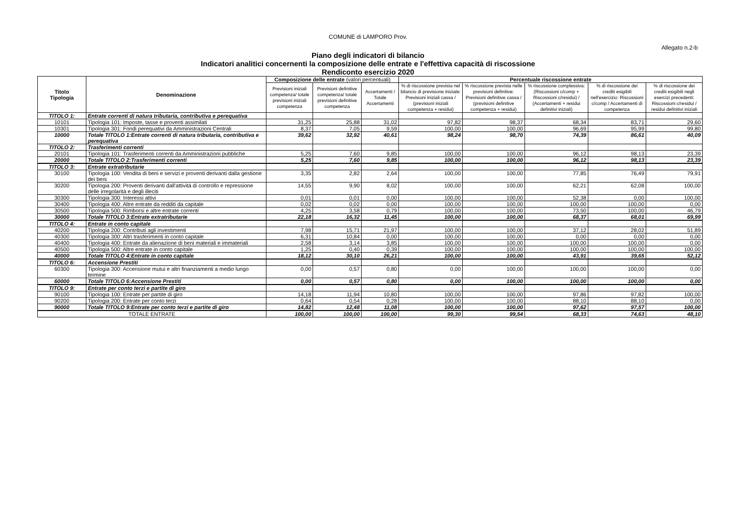COMUNE di LAMPORO Prov.
Allegato n.2-b
Piano degli indicatori di bilancio
Indicatori analitici concernenti la composizione delle entrate e l'effettiva capacità di riscossione
Rendiconto esercizio 2020
| Titolo Tipologia | Denominazione | Composizione delle entrate (valori percentuali) | | | Percentuale riscossione entrate | | | | |
| --- | --- | --- | --- | --- | --- | --- | --- | --- | --- |
| | | Previsioni iniziali competenza/ totale previsioni iniziali competenza | Previsioni definitive competenza/ totale previsioni definitive competenza | Accertamenti / Totale Accertamenti | % di riscossione prevista nel bilancio di previsione iniziale: Previsioni iniziali cassa / (previsioni iniziali competenza + residui) | % riscossione prevista nelle previsioni definitive: Previsioni definitive cassa / (previsioni definitive competenza + residui) | % riscossione complessiva: (Riscossioni c/comp + Riscossioni c/residui) / (Accertamenti + residui definitivi iniziali) | % di riscossione dei crediti esigibili nell'esercizio: Riscossioni c/comp / Accertamenti di competenza | % di riscossione dei crediti esigibili negli esercizi precedenti: Riscossioni c/residui / residui definitivi iniziali |
| TITOLO 1: | Entrate correnti di natura tributaria, contributiva e perequativa | | | | | | | | |
| 10101 | Tipologia 101: Imposte, tasse e proventi assimilati | 31,25 | 25,88 | 31,02 | 97,82 | 98,37 | 68,34 | 83,71 | 29,60 |
| 10301 | Tipologia 301: Fondi perequativi da Amministrazioni Centrali | 8,37 | 7,05 | 9,59 | 100,00 | 100,00 | 96,69 | 95,99 | 99,80 |
| 10000 | Totale TITOLO 1:Entrate correnti di natura tributaria, contributiva e perequativa | 39,62 | 32,92 | 40,61 | 98,24 | 98,70 | 74,39 | 86,61 | 40,09 |
| TITOLO 2: | Trasferimenti correnti | | | | | | | | |
| 20101 | Tipologia 101: Trasferimenti correnti da Amministrazioni pubbliche | 5,25 | 7,60 | 9,85 | 100,00 | 100,00 | 96,12 | 98,13 | 23,39 |
| 20000 | Totale TITOLO 2:Trasferimenti correnti | 5,25 | 7,60 | 9,85 | 100,00 | 100,00 | 96,12 | 98,13 | 23,39 |
| TITOLO 3: | Entrate extratributarie | | | | | | | | |
| 30100 | Tipologia 100: Vendita di beni e servizi e proventi derivanti dalla gestione dei beni | 3,35 | 2,82 | 2,64 | 100,00 | 100,00 | 77,85 | 76,49 | 79,91 |
| 30200 | Tipologia 200: Proventi derivanti dall'attività di controllo e repressione delle irregolarità e degli illeciti | 14,55 | 9,90 | 8,02 | 100,00 | 100,00 | 62,21 | 62,08 | 100,00 |
| 30300 | Tipologia 300: Interessi attivi | 0,01 | 0,01 | 0,00 | 100,00 | 100,00 | 52,38 | 0,00 | 100,00 |
| 30400 | Tipologia 400: Altre entrate da redditi da capitale | 0,02 | 0,02 | 0,00 | 100,00 | 100,00 | 100,00 | 100,00 | 0,00 |
| 30500 | Tipologia 500: Rimborsi e altre entrate correnti | 4,25 | 3,58 | 0,79 | 100,00 | 100,00 | 73,50 | 100,00 | 46,79 |
| 30000 | Totale TITOLO 3:Entrate extratributarie | 22,18 | 16,32 | 11,45 | 100,00 | 100,00 | 68,37 | 68,01 | 69,99 |
| TITOLO 4: | Entrate in conto capitale | | | | | | | | |
| 40200 | Tipologia 200: Contributi agli investimenti | 7,98 | 15,71 | 21,97 | 100,00 | 100,00 | 37,12 | 28,02 | 51,89 |
| 40300 | Tipologia 300: Altri trasferimenti in conto capitale | 6,31 | 10,84 | 0,00 | 100,00 | 100,00 | 0,00 | 0,00 | 0,00 |
| 40400 | Tipologia 400: Entrate da alienazione di beni materiali e immateriali | 2,58 | 3,14 | 3,85 | 100,00 | 100,00 | 100,00 | 100,00 | 0,00 |
| 40500 | Tipologia 500: Altre entrate in conto capitale | 1,25 | 0,40 | 0,39 | 100,00 | 100,00 | 100,00 | 100,00 | 100,00 |
| 40000 | Totale TITOLO 4:Entrate in conto capitale | 18,12 | 30,10 | 26,21 | 100,00 | 100,00 | 43,91 | 39,65 | 52,12 |
| TITOLO 6: | Accensione Prestiti | | | | | | | | |
| 60300 | Tipologia 300: Accensione mutui e altri finanziamenti a medio lungo termine | 0,00 | 0,57 | 0,80 | 0,00 | 100,00 | 100,00 | 100,00 | 0,00 |
| 60000 | Totale TITOLO 6:Accensione Prestiti | 0,00 | 0,57 | 0,80 | 0,00 | 100,00 | 100,00 | 100,00 | 0,00 |
| TITOLO 9: | Entrate per conto terzi e partite di giro | | | | | | | | |
| 90100 | Tipologia 100: Entrate per partite di giro | 14,18 | 11,94 | 10,80 | 100,00 | 100,00 | 97,86 | 97,82 | 100,00 |
| 90200 | Tipologia 200: Entrate per conto terzi | 0,64 | 0,54 | 0,28 | 100,00 | 100,00 | 88,10 | 88,10 | 0,00 |
| 90000 | Totale TITOLO 9:Entrate per conto terzi e partite di giro | 14,82 | 12,48 | 11,08 | 100,00 | 100,00 | 97,62 | 97,57 | 100,00 |
| TOTALE ENTRATE | | 100,00 | 100,00 | 100,00 | 99,30 | 99,54 | 68,33 | 74,63 | 48,10 |